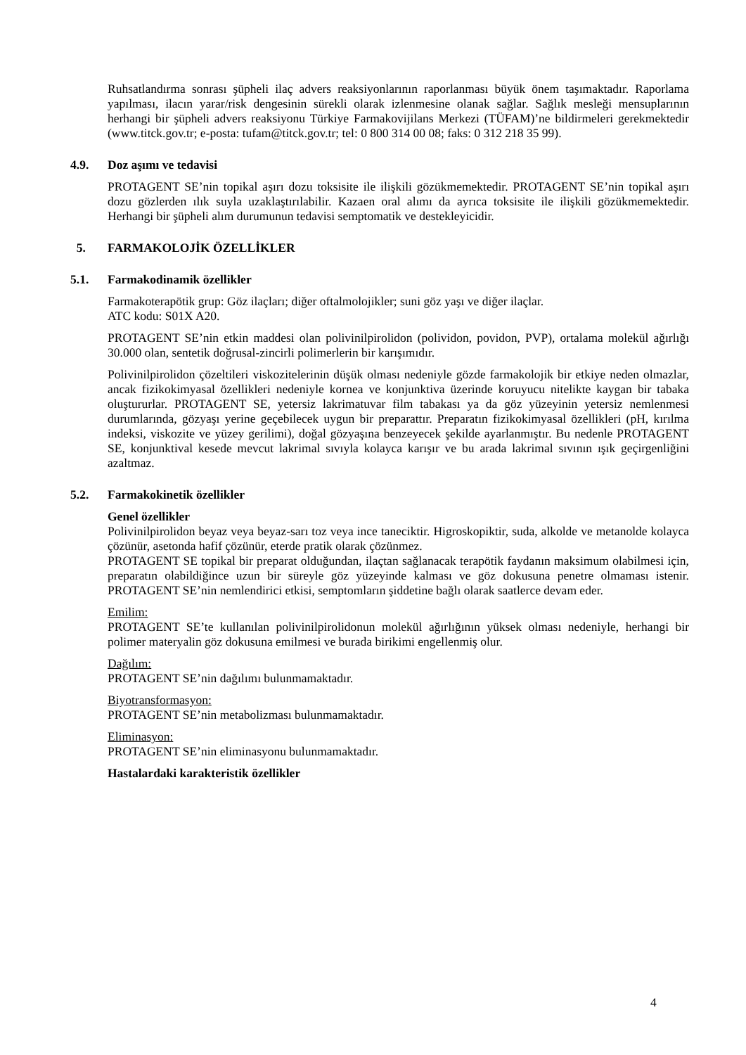Ruhsatlandırma sonrası şüpheli ilaç advers reaksiyonlarının raporlanması büyük önem taşımaktadır. Raporlama yapılması, ilacın yarar/risk dengesinin sürekli olarak izlenmesine olanak sağlar. Sağlık mesleği mensuplarının herhangi bir şüpheli advers reaksiyonu Türkiye Farmakovijilans Merkezi (TÜFAM)’ne bildirmeleri gerekmektedir (www.titck.gov.tr; e-posta: tufam@titck.gov.tr; tel: 0 800 314 00 08; faks: 0 312 218 35 99).
4.9. Doz aşımı ve tedavisi
PROTAGENT SE’nin topikal aşırı dozu toksisite ile ilişkili gözükmemektedir. PROTAGENT SE’nin topikal aşırı dozu gözlerden ılık suyla uzaklaştırılabilir. Kazaen oral alımı da ayrıca toksisite ile ilişkili gözükmemektedir. Herhangi bir şüpheli alım durumunun tedavisi semptomatik ve destekleyicidir.
5. FARMAKOLOJİK ÖZELLİKLER
5.1. Farmakodinamik özellikler
Farmakoterapötik grup: Göz ilaçları; diğer oftalmolojikler; suni göz yaşı ve diğer ilaçlar.
ATC kodu: S01X A20.
PROTAGENT SE’nin etkin maddesi olan polivinilpirolidon (polividon, povidon, PVP), ortalama molekül ağırlığı 30.000 olan, sentetik doğrusal-zincirli polimerlerin bir karışımıdır.
Polivinilpirolidon çözeltileri viskozitelerinin düşük olması nedeniyle gözde farmakolojik bir etkiye neden olmazlar, ancak fizikokimyasal özellikleri nedeniyle kornea ve konjunktiva üzerinde koruyucu nitelikte kaygan bir tabaka oluştururlar. PROTAGENT SE, yetersiz lakrimatuvar film tabakası ya da göz yüzeyinin yetersiz nemlenmesi durumlarında, gözyaşı yerine geçebilecek uygun bir preparattır. Preparatın fizikokimyasal özellikleri (pH, kırılma indeksi, viskozite ve yüzey gerilimi), doğal gözyaşına benzeyecek şekilde ayarlanmıştır. Bu nedenle PROTAGENT SE, konjunktival kesede mevcut lakrimal sıvıyla kolayca karışır ve bu arada lakrimal sıvının ışık geçirgenliğini azaltmaz.
5.2. Farmakokinetik özellikler
Genel özellikler
Polivinilpirolidon beyaz veya beyaz-sarı toz veya ince taneciktir. Higroskopiktir, suda, alkolde ve metanolde kolayca çözünür, asetonda hafif çözünür, eterde pratik olarak çözünmez.
PROTAGENT SE topikal bir preparat olduğundan, ilaçtan sağlanacak terapötik faydanın maksimum olabilmesi için, preparatın olabildiğince uzun bir süreyle göz yüzeyinde kalması ve göz dokusuna penetre olmaması istenir. PROTAGENT SE’nin nemlendirici etkisi, semptomların şiddetine bağlı olarak saatlerce devam eder.
Emilim:
PROTAGENT SE’te kullanılan polivinilpirolidonun molekül ağırlığının yüksek olması nedeniyle, herhangi bir polimer materyalin göz dokusuna emilmesi ve burada birikimi engellenmiş olur.
Dağılım:
PROTAGENT SE’nin dağılımı bulunmamaktadır.
Biyotransformasyon:
PROTAGENT SE’nin metabolizması bulunmamaktadır.
Eliminasyon:
PROTAGENT SE’nin eliminasyonu bulunmamaktadır.
Hastalardaki karakteristik özellikler
4